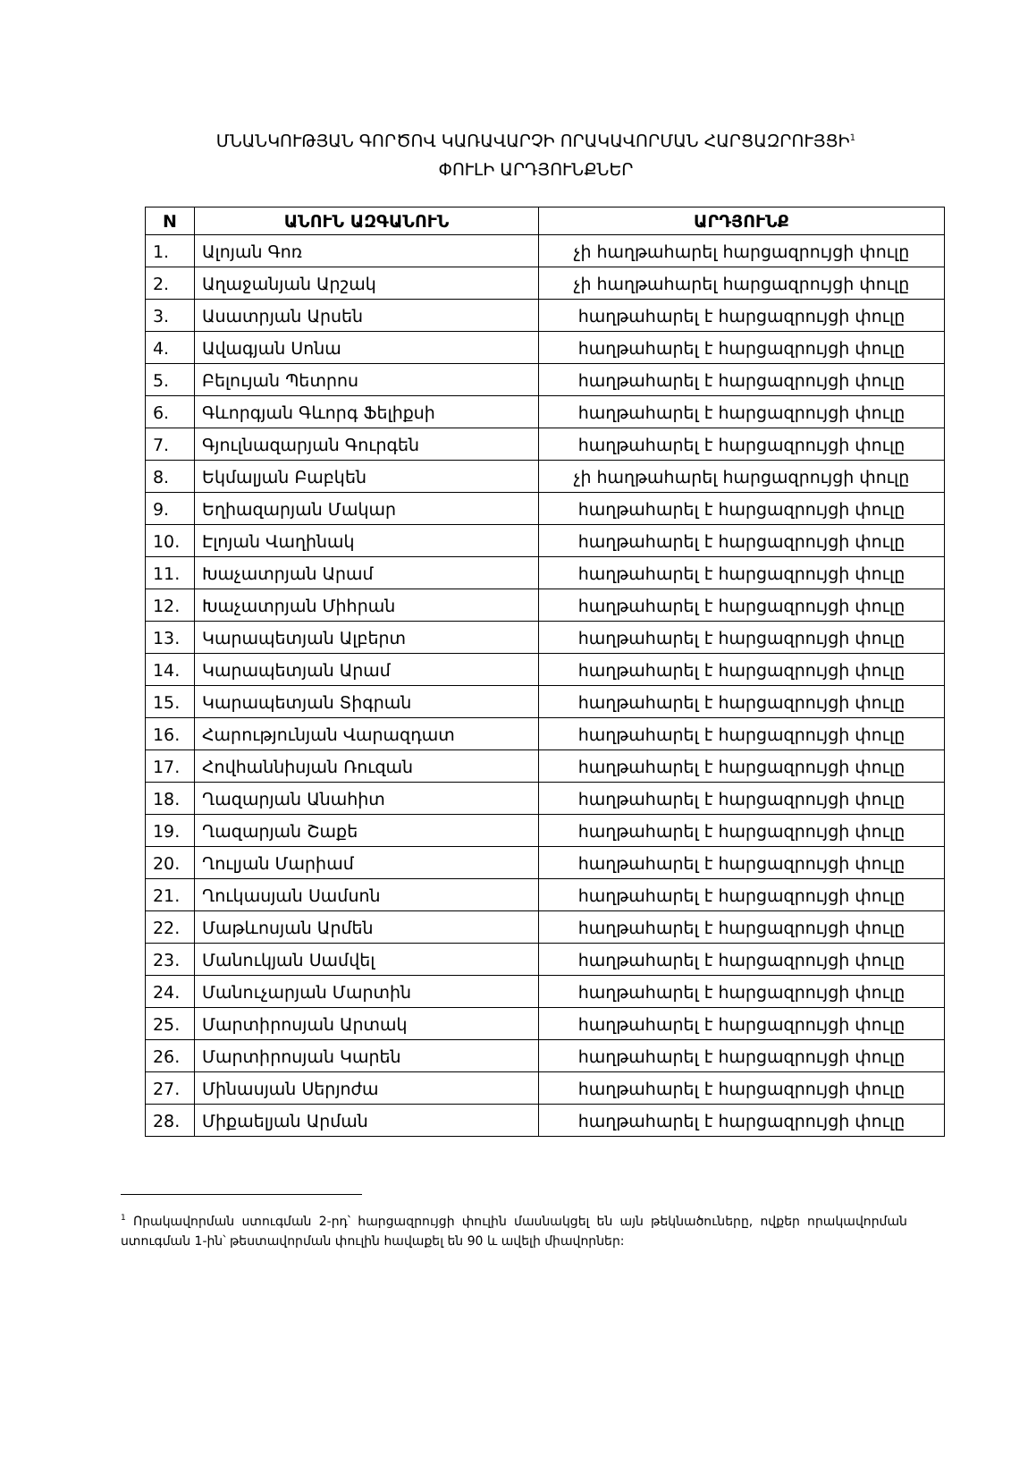ՄՆԱՆԿՈՒԹՅԱՆ ԳՈՐԾՈՎ ԿԱՌԱՎԱՐՉԻ ՈՐԱԿԱՎՈՐՄԱՆ ՀԱՐՑԱԶՐՈՒՅՑԻ<sup>1</sup>
ՓՈՒԼԻ ԱՐԴՅՈՒՆՔՆԵՐ
| N | ԱՆՈՒՆ ԱԶԳԱՆՈՒՆ | ԱՐԴՅՈՒՆՔ |
| --- | --- | --- |
| 1. | Ալոյան Գոռ | չի հաղթահարել հարցազրույցի փուլը |
| 2. | Աղաջանյան Արշակ | չի հաղթահարել հարցազրույցի փուլը |
| 3. | Ասատրյան Արսեն | հաղթահարել է հարցազրույցի փուլը |
| 4. | Ավագյան Սոնա | հաղթահարել է հարցազրույցի փուլը |
| 5. | Բելույան Պետրոս | հաղթահարել է հարցազրույցի փուլը |
| 6. | Գևորգյան Գևորգ Ֆելիքսի | հաղթահարել է հարցազրույցի փուլը |
| 7. | Գյուլնազարյան Գուրգեն | հաղթահարել է հարցազրույցի փուլը |
| 8. | Եկմալյան Բաբկեն | չի հաղթահարել հարցազրույցի փուլը |
| 9. | Եղիազարյան Մակար | հաղթահարել է հարցազրույցի փուլը |
| 10. | Էլոյան Վաղինակ | հաղթահարել է հարցազրույցի փուլը |
| 11. | Խաչատրյան Արամ | հաղթահարել է հարցազրույցի փուլը |
| 12. | Խաչատրյան Միհրան | հաղթահարել է հարցազրույցի փուլը |
| 13. | Կարապետյան Ալբերտ | հաղթահարել է հարցազրույցի փուլը |
| 14. | Կարապետյան Արամ | հաղթահարել է հարցազրույցի փուլը |
| 15. | Կարապետյան Տիգրան | հաղթահարել է հարցազրույցի փուլը |
| 16. | Հարությունյան Վարազդատ | հաղթահարել է հարցազրույցի փուլը |
| 17. | Հովհաննիսյան Ռուզան | հաղթահարել է հարցազրույցի փուլը |
| 18. | Ղազարյան Անահիտ | հաղթահարել է հարցազրույցի փուլը |
| 19. | Ղազարյան Շաքե | հաղթահարել է հարցազրույցի փուլը |
| 20. | Ղուլյան Մարիամ | հաղթահարել է հարցազրույցի փուլը |
| 21. | Ղուկասյան Սամսոն | հաղթահարել է հարցազրույցի փուլը |
| 22. | Մաթևոսյան Արմեն | հաղթահարել է հարցազրույցի փուլը |
| 23. | Մանուկյան Սամվել | հաղթահարել է հարցազրույցի փուլը |
| 24. | Մանուչարյան Մարտին | հաղթահարել է հարցազրույցի փուլը |
| 25. | Մարտիրոսյան Արտակ | հաղթահարել է հարցազրույցի փուլը |
| 26. | Մարտիրոսյան Կարեն | հաղթահարել է հարցազրույցի փուլը |
| 27. | Մինասյան Սերյոժա | հաղթահարել է հարցազրույցի փուլը |
| 28. | Միքաելյան Արման | հաղթահարել է հարցազրույցի փուլը |
<sup>1</sup> Որակավորման ստուգման 2-րդ՝ հարցազրույցի փուլին մասնակցել են այն թեկնածուները, ովքեր որակավորման ստուգման 1-ին՝ թեստավորման փուլին հավաքել են 90 և ավելի միավորներ: